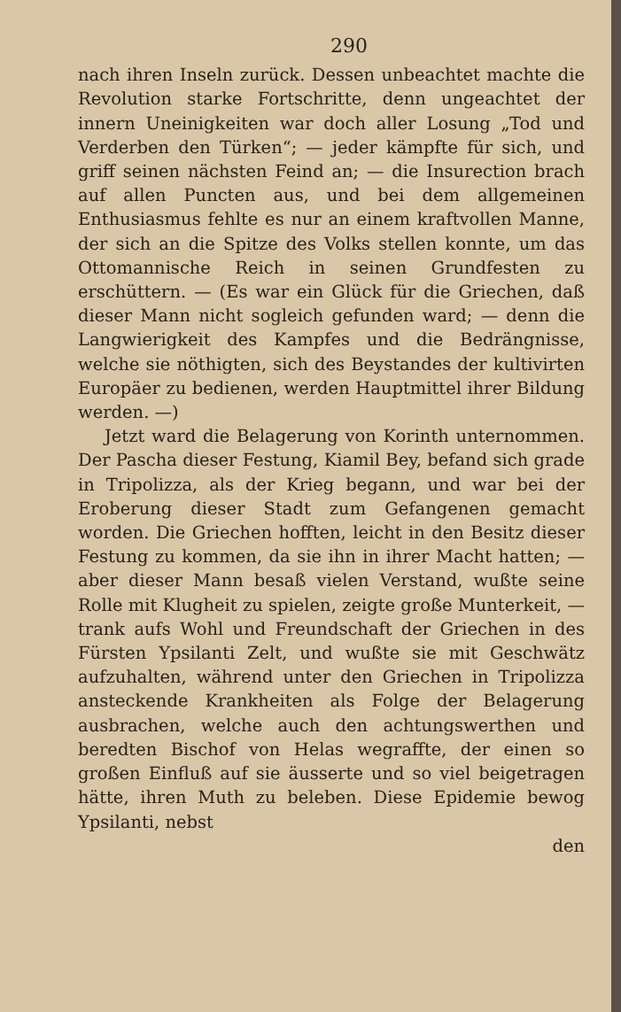290
nach ihren Inseln zurück. Dessen unbeachtet machte die Revolution starke Fortschritte, denn ungeachtet der innern Uneinigkeiten war doch aller Losung „Tod und Verderben den Türken“; — jeder kämpfte für sich, und griff seinen nächsten Feind an; — die Insurection brach auf allen Puncten aus, und bei dem allgemeinen Enthusiasmus fehlte es nur an einem kraftvollen Manne, der sich an die Spitze des Volks stellen konnte, um das Ottomannische Reich in seinen Grundfesten zu erschüttern. — (Es war ein Glück für die Griechen, daß dieser Mann nicht sogleich gefunden ward; — denn die Langwierigkeit des Kampfes und die Bedrängnisse, welche sie nöthigten, sich des Beystandes der kultivirten Europäer zu bedienen, werden Hauptmittel ihrer Bildung werden. —)
Jetzt ward die Belagerung von Korinth unternommen. Der Pascha dieser Festung, Kiamil Bey, befand sich grade in Tripolizza, als der Krieg begann, und war bei der Eroberung dieser Stadt zum Gefangenen gemacht worden. Die Griechen hofften, leicht in den Besitz dieser Festung zu kommen, da sie ihn in ihrer Macht hatten; — aber dieser Mann besaß vielen Verstand, wußte seine Rolle mit Klugheit zu spielen, zeigte große Munterkeit, — trank aufs Wohl und Freundschaft der Griechen in des Fürsten Ypsilanti Zelt, und wußte sie mit Geschwätz aufzuhalten, während unter den Griechen in Tripolizza ansteckende Krankheiten als Folge der Belagerung ausbrachen, welche auch den achtungswerthen und beredten Bischof von Helas wegraffte, der einen so großen Einfluß auf sie äusserte und so viel beigetragen hätte, ihren Muth zu beleben. Diese Epidemie bewog Ypsilanti, nebst
den